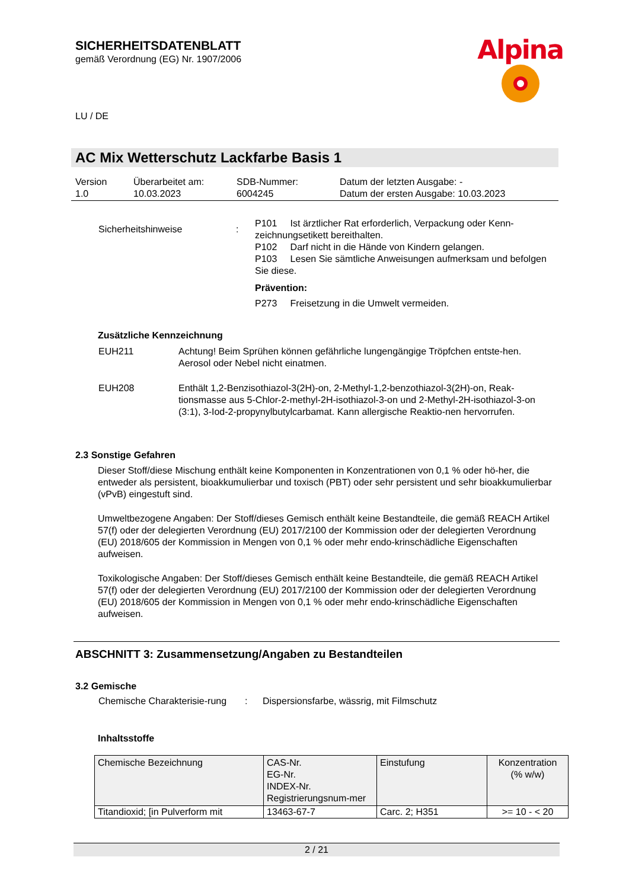SICHERHEITSDATENBLATT
gemäß Verordnung (EG) Nr. 1907/2006
Alpina
LU / DE
AC Mix Wetterschutz Lackfarbe Basis 1
| Version 1.0 | Überarbeitet am: 10.03.2023 | SDB-Nummer: 6004245 | Datum der letzten Ausgabe: - Datum der ersten Ausgabe: 10.03.2023 |
| Sicherheitshinweise | : | P101 Ist ärztlicher Rat erforderlich, Verpackung oder Kenn-zeichnungsetikett bereithalten. P102 Darf nicht in die Hände von Kindern gelangen. P103 Lesen Sie sämtliche Anweisungen aufmerksam und befolgen Sie diese. Prävention: P273 Freisetzung in die Umwelt vermeiden. |
Zusätzliche Kennzeichnung
| EUH211 | Achtung! Beim Sprühen können gefährliche lungengängige Tröpfchen entste-hen. Aerosol oder Nebel nicht einatmen. |
| EUH208 | Enthält 1,2-Benzisothiazol-3(2H)-on, 2-Methyl-1,2-benzothiazol-3(2H)-on, Reak-tionsmasse aus 5-Chlor-2-methyl-2H-isothiazol-3-on und 2-Methyl-2H-isothiazol-3-on (3:1), 3-Iod-2-propynylbutylcarbamat. Kann allergische Reaktio-nen hervorrufen. |
2.3 Sonstige Gefahren
Dieser Stoff/diese Mischung enthält keine Komponenten in Konzentrationen von 0,1 % oder hö-her, die entweder als persistent, bioakkumulierbar und toxisch (PBT) oder sehr persistent und sehr bioakkumulierbar (vPvB) eingestuft sind.
Umweltbezogene Angaben: Der Stoff/dieses Gemisch enthält keine Bestandteile, die gemäß REACH Artikel 57(f) oder der delegierten Verordnung (EU) 2017/2100 der Kommission oder der delegierten Verordnung (EU) 2018/605 der Kommission in Mengen von 0,1 % oder mehr endo-krinschädliche Eigenschaften aufweisen.
Toxikologische Angaben: Der Stoff/dieses Gemisch enthält keine Bestandteile, die gemäß REACH Artikel 57(f) oder der delegierten Verordnung (EU) 2017/2100 der Kommission oder der delegierten Verordnung (EU) 2018/605 der Kommission in Mengen von 0,1 % oder mehr endo-krinschädliche Eigenschaften aufweisen.
ABSCHNITT 3: Zusammensetzung/Angaben zu Bestandteilen
3.2 Gemische
| Chemische Charakterisie-rung | : | Dispersionsfarbe, wässrig, mit Filmschutz |
Inhaltsstoffe
| Chemische Bezeichnung | CAS-Nr. EG-Nr. INDEX-Nr. Registrierungsnum-mer | Einstufung | Konzentration (% w/w) |
| --- | --- | --- | --- |
| Titandioxid; [in Pulverform mit | 13463-67-7 | Carc. 2; H351 | >= 10 - < 20 |
2 / 21